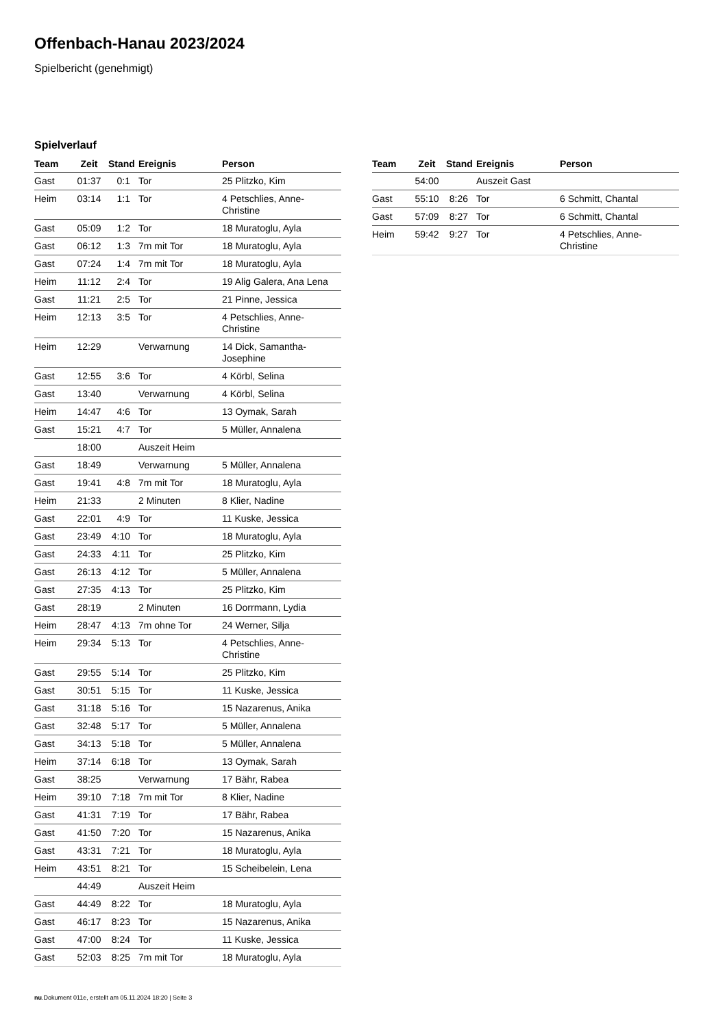Offenbach-Hanau 2023/2024
Spielbericht (genehmigt)
Spielverlauf
| Team | Zeit | Stand | Ereignis | Person |
| --- | --- | --- | --- | --- |
| Gast | 01:37 | 0:1 | Tor | 25 Plitzko, Kim |
| Heim | 03:14 | 1:1 | Tor | 4 Petschlies, Anne-Christine |
| Gast | 05:09 | 1:2 | Tor | 18 Muratoglu, Ayla |
| Gast | 06:12 | 1:3 | 7m mit Tor | 18 Muratoglu, Ayla |
| Gast | 07:24 | 1:4 | 7m mit Tor | 18 Muratoglu, Ayla |
| Heim | 11:12 | 2:4 | Tor | 19 Alig Galera, Ana Lena |
| Gast | 11:21 | 2:5 | Tor | 21 Pinne, Jessica |
| Heim | 12:13 | 3:5 | Tor | 4 Petschlies, Anne-Christine |
| Heim | 12:29 | | Verwarnung | 14 Dick, Samantha-Josephine |
| Gast | 12:55 | 3:6 | Tor | 4 Körbl, Selina |
| Gast | 13:40 | | Verwarnung | 4 Körbl, Selina |
| Heim | 14:47 | 4:6 | Tor | 13 Oymak, Sarah |
| Gast | 15:21 | 4:7 | Tor | 5 Müller, Annalena |
| | 18:00 | | Auszeit Heim | |
| Gast | 18:49 | | Verwarnung | 5 Müller, Annalena |
| Gast | 19:41 | 4:8 | 7m mit Tor | 18 Muratoglu, Ayla |
| Heim | 21:33 | | 2 Minuten | 8 Klier, Nadine |
| Gast | 22:01 | 4:9 | Tor | 11 Kuske, Jessica |
| Gast | 23:49 | 4:10 | Tor | 18 Muratoglu, Ayla |
| Gast | 24:33 | 4:11 | Tor | 25 Plitzko, Kim |
| Gast | 26:13 | 4:12 | Tor | 5 Müller, Annalena |
| Gast | 27:35 | 4:13 | Tor | 25 Plitzko, Kim |
| Gast | 28:19 | | 2 Minuten | 16 Dorrmann, Lydia |
| Heim | 28:47 | 4:13 | 7m ohne Tor | 24 Werner, Silja |
| Heim | 29:34 | 5:13 | Tor | 4 Petschlies, Anne-Christine |
| Gast | 29:55 | 5:14 | Tor | 25 Plitzko, Kim |
| Gast | 30:51 | 5:15 | Tor | 11 Kuske, Jessica |
| Gast | 31:18 | 5:16 | Tor | 15 Nazarenus, Anika |
| Gast | 32:48 | 5:17 | Tor | 5 Müller, Annalena |
| Gast | 34:13 | 5:18 | Tor | 5 Müller, Annalena |
| Heim | 37:14 | 6:18 | Tor | 13 Oymak, Sarah |
| Gast | 38:25 | | Verwarnung | 17 Bähr, Rabea |
| Heim | 39:10 | 7:18 | 7m mit Tor | 8 Klier, Nadine |
| Gast | 41:31 | 7:19 | Tor | 17 Bähr, Rabea |
| Gast | 41:50 | 7:20 | Tor | 15 Nazarenus, Anika |
| Gast | 43:31 | 7:21 | Tor | 18 Muratoglu, Ayla |
| Heim | 43:51 | 8:21 | Tor | 15 Scheibelein, Lena |
| | 44:49 | | Auszeit Heim | |
| Gast | 44:49 | 8:22 | Tor | 18 Muratoglu, Ayla |
| Gast | 46:17 | 8:23 | Tor | 15 Nazarenus, Anika |
| Gast | 47:00 | 8:24 | Tor | 11 Kuske, Jessica |
| Gast | 52:03 | 8:25 | 7m mit Tor | 18 Muratoglu, Ayla |
| Team | Zeit | Stand | Ereignis | Person |
| --- | --- | --- | --- | --- |
| | 54:00 | | Auszeit Gast | |
| Gast | 55:10 | 8:26 | Tor | 6 Schmitt, Chantal |
| Gast | 57:09 | 8:27 | Tor | 6 Schmitt, Chantal |
| Heim | 59:42 | 9:27 | Tor | 4 Petschlies, Anne-Christine |
nu.Dokument 011e, erstellt am 05.11.2024 18:20 | Seite 3